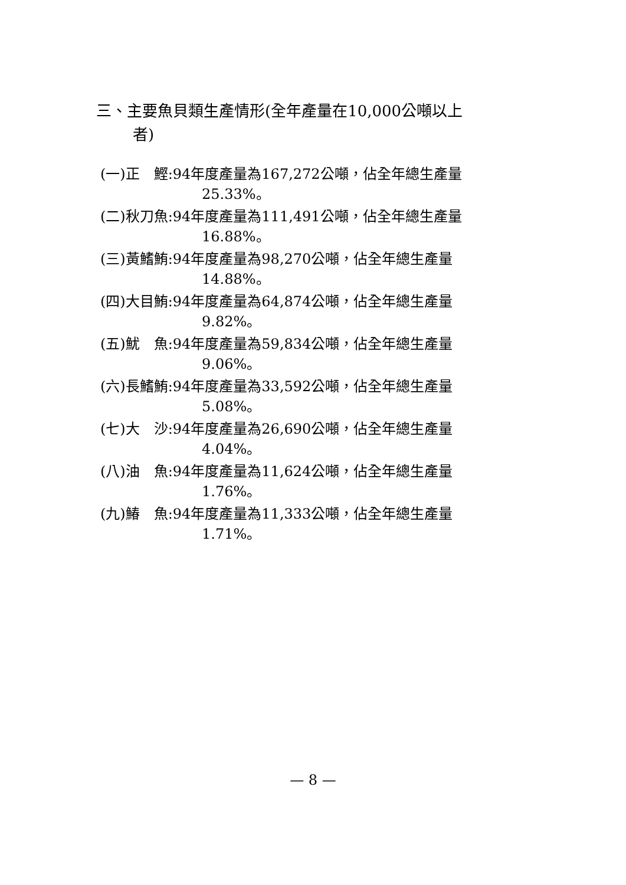三、主要魚貝類生產情形(全年產量在10,000公噸以上
者)
(一)正　鰹:94年度產量為167,272公噸，佔全年總生產量
25.33%。
(二)秋刀魚:94年度產量為111,491公噸，佔全年總生產量
16.88%。
(三)黃鰭鮪:94年度產量為98,270公噸，佔全年總生產量
14.88%。
(四)大目鮪:94年度產量為64,874公噸，佔全年總生產量
9.82%。
(五)魷　魚:94年度產量為59,834公噸，佔全年總生產量
9.06%。
(六)長鰭鮪:94年度產量為33,592公噸，佔全年總生產量
5.08%。
(七)大　沙:94年度產量為26,690公噸，佔全年總生產量
4.04%。
(八)油　魚:94年度產量為11,624公噸，佔全年總生產量
1.76%。
(九)鰆　魚:94年度產量為11,333公噸，佔全年總生產量
1.71%。
— 8 —